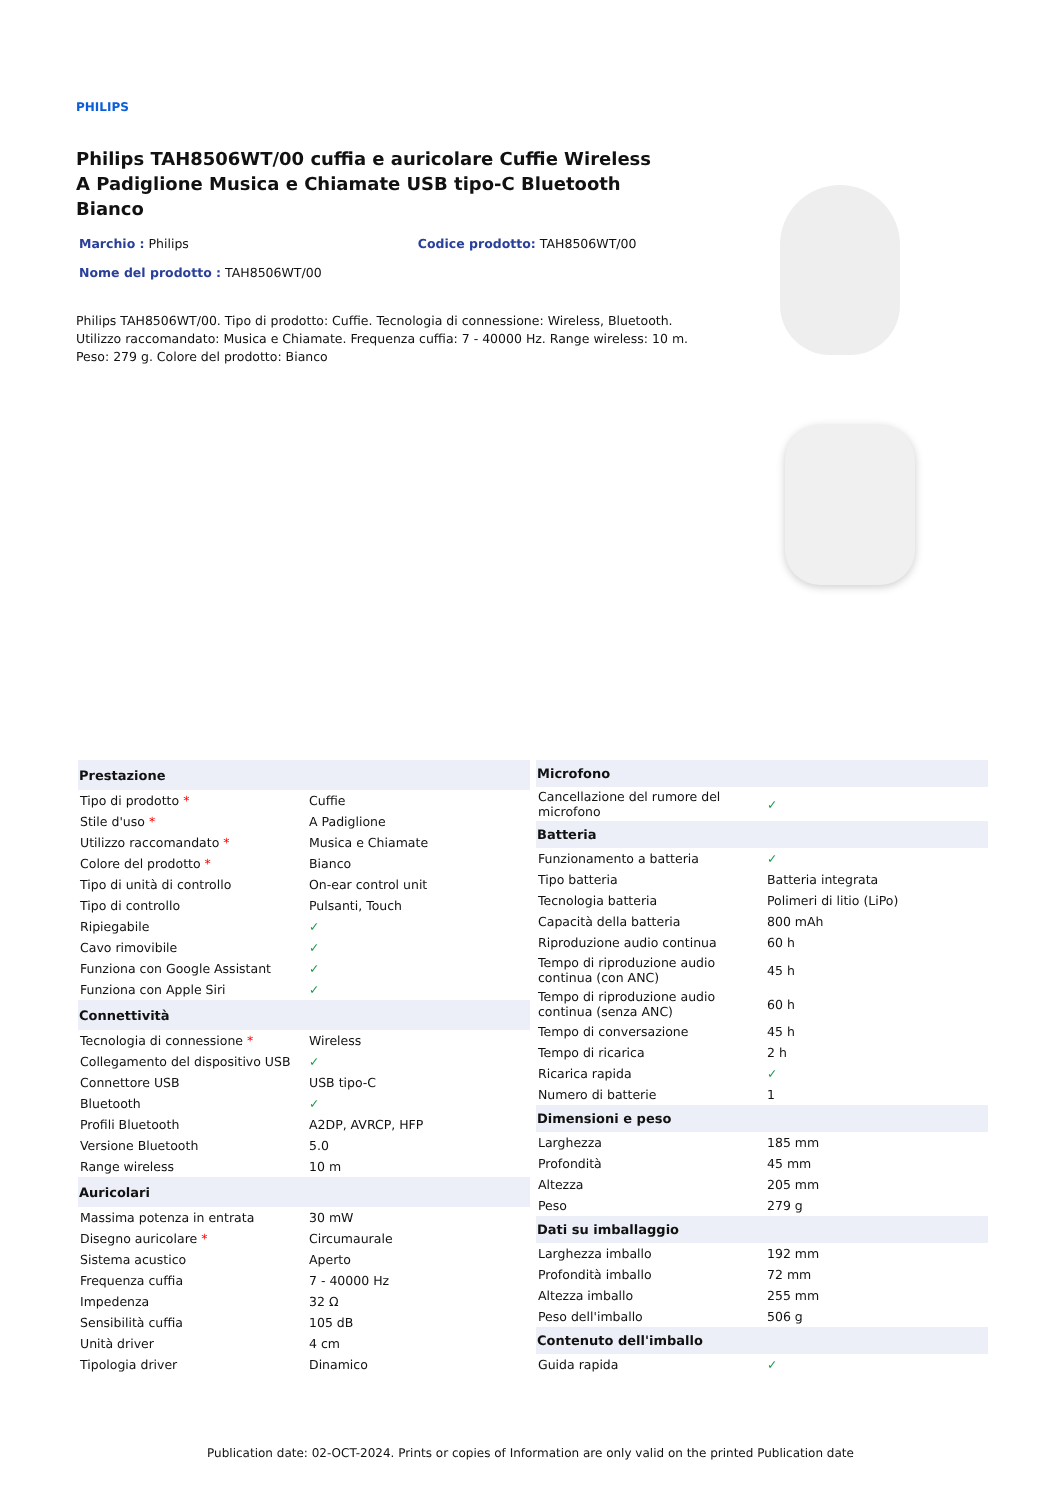PHILIPS
Philips TAH8506WT/00 cuffia e auricolare Cuffie Wireless A Padiglione Musica e Chiamate USB tipo-C Bluetooth Bianco
Marchio : Philips Codice prodotto: TAH8506WT/00
Nome del prodotto : TAH8506WT/00
Philips TAH8506WT/00. Tipo di prodotto: Cuffie. Tecnologia di connessione: Wireless, Bluetooth. Utilizzo raccomandato: Musica e Chiamate. Frequenza cuffia: 7 - 40000 Hz. Range wireless: 10 m. Peso: 279 g. Colore del prodotto: Bianco
| Prestazione | |
| --- | --- |
| Tipo di prodotto * | Cuffie |
| Stile d'uso * | A Padiglione |
| Utilizzo raccomandato * | Musica e Chiamate |
| Colore del prodotto * | Bianco |
| Tipo di unità di controllo | On-ear control unit |
| Tipo di controllo | Pulsanti, Touch |
| Ripiegabile | ✓ |
| Cavo rimovibile | ✓ |
| Funziona con Google Assistant | ✓ |
| Funziona con Apple Siri | ✓ |
| Connettività | |
| Tecnologia di connessione * | Wireless |
| Collegamento del dispositivo USB | ✓ |
| Connettore USB | USB tipo-C |
| Bluetooth | ✓ |
| Profili Bluetooth | A2DP, AVRCP, HFP |
| Versione Bluetooth | 5.0 |
| Range wireless | 10 m |
| Auricolari | |
| Massima potenza in entrata | 30 mW |
| Disegno auricolare * | Circumaurale |
| Sistema acustico | Aperto |
| Frequenza cuffia | 7 - 40000 Hz |
| Impedenza | 32 Ω |
| Sensibilità cuffia | 105 dB |
| Unità driver | 4 cm |
| Tipologia driver | Dinamico |
| Microfono | |
| --- | --- |
| Cancellazione del rumore del microfono | ✓ |
| Batteria | |
| Funzionamento a batteria | ✓ |
| Tipo batteria | Batteria integrata |
| Tecnologia batteria | Polimeri di litio (LiPo) |
| Capacità della batteria | 800 mAh |
| Riproduzione audio continua | 60 h |
| Tempo di riproduzione audio continua (con ANC) | 45 h |
| Tempo di riproduzione audio continua (senza ANC) | 60 h |
| Tempo di conversazione | 45 h |
| Tempo di ricarica | 2 h |
| Ricarica rapida | ✓ |
| Numero di batterie | 1 |
| Dimensioni e peso | |
| Larghezza | 185 mm |
| Profondità | 45 mm |
| Altezza | 205 mm |
| Peso | 279 g |
| Dati su imballaggio | |
| Larghezza imballo | 192 mm |
| Profondità imballo | 72 mm |
| Altezza imballo | 255 mm |
| Peso dell'imballo | 506 g |
| Contenuto dell'imballo | |
| Guida rapida | ✓ |
Publication date: 02-OCT-2024. Prints or copies of Information are only valid on the printed Publication date